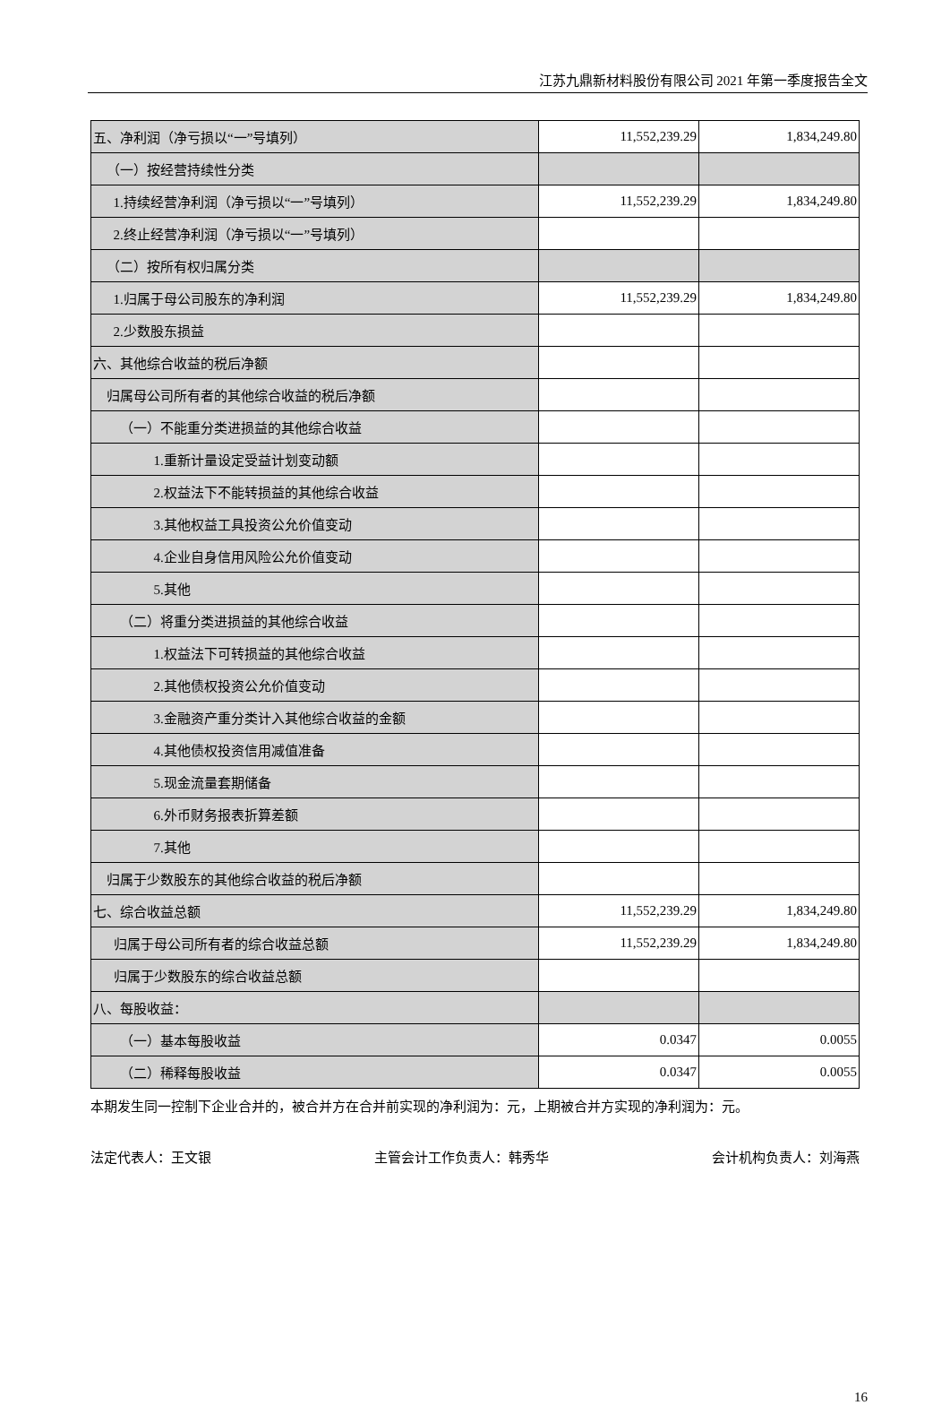江苏九鼎新材料股份有限公司 2021 年第一季度报告全文
| 五、净利润（净亏损以“一”号填列） | 11,552,239.29 | 1,834,249.80 |
| （一）按经营持续性分类 | | |
| 1.持续经营净利润（净亏损以“一”号填列） | 11,552,239.29 | 1,834,249.80 |
| 2.终止经营净利润（净亏损以“一”号填列） | | |
| （二）按所有权归属分类 | | |
| 1.归属于母公司股东的净利润 | 11,552,239.29 | 1,834,249.80 |
| 2.少数股东损益 | | |
| 六、其他综合收益的税后净额 | | |
| 归属母公司所有者的其他综合收益的税后净额 | | |
| （一）不能重分类进损益的其他综合收益 | | |
| 1.重新计量设定受益计划变动额 | | |
| 2.权益法下不能转损益的其他综合收益 | | |
| 3.其他权益工具投资公允价值变动 | | |
| 4.企业自身信用风险公允价值变动 | | |
| 5.其他 | | |
| （二）将重分类进损益的其他综合收益 | | |
| 1.权益法下可转损益的其他综合收益 | | |
| 2.其他债权投资公允价值变动 | | |
| 3.金融资产重分类计入其他综合收益的金额 | | |
| 4.其他债权投资信用减值准备 | | |
| 5.现金流量套期储备 | | |
| 6.外币财务报表折算差额 | | |
| 7.其他 | | |
| 归属于少数股东的其他综合收益的税后净额 | | |
| 七、综合收益总额 | 11,552,239.29 | 1,834,249.80 |
| 归属于母公司所有者的综合收益总额 | 11,552,239.29 | 1,834,249.80 |
| 归属于少数股东的综合收益总额 | | |
| 八、每股收益： | | |
| （一）基本每股收益 | 0.0347 | 0.0055 |
| （二）稀释每股收益 | 0.0347 | 0.0055 |
本期发生同一控制下企业合并的，被合并方在合并前实现的净利润为：元，上期被合并方实现的净利润为：元。
法定代表人：王文银 主管会计工作负责人：韩秀华 会计机构负责人：刘海燕
16